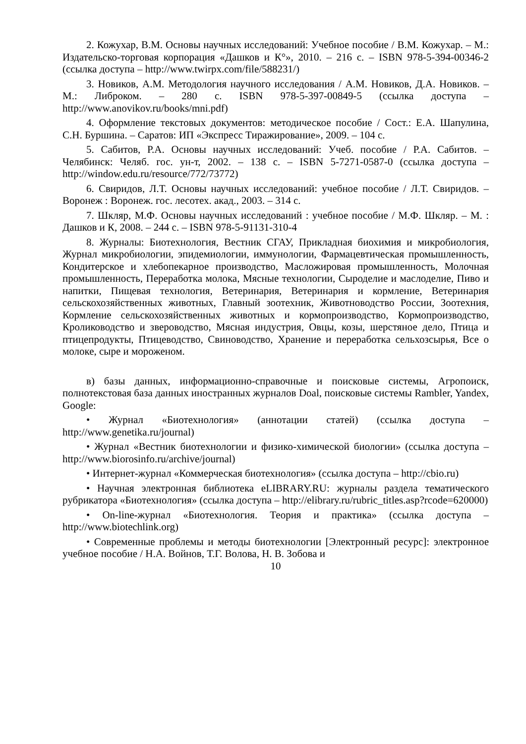2. Кожухар, В.М. Основы научных исследований: Учебное пособие / В.М. Кожухар. – М.: Издательско-торговая корпорация «Дашков и К°», 2010. – 216 с. – ISBN 978-5-394-00346-2 (ссылка доступа – http://www.twirpx.com/file/588231/)
3. Новиков, А.М. Методология научного исследования / А.М. Новиков, Д.А. Новиков. – М.: Либроком. – 280 с. ISBN 978-5-397-00849-5 (ссылка доступа – http://www.anovikov.ru/books/mni.pdf)
4. Оформление текстовых документов: методическое пособие / Сост.: Е.А. Шапулина, С.Н. Буршина. – Саратов: ИП «Экспресс Тиражирование», 2009. – 104 с.
5. Сабитов, Р.А. Основы научных исследований: Учеб. пособие / Р.А. Сабитов. – Челябинск: Челяб. гос. ун-т, 2002. – 138 с. – ISBN 5-7271-0587-0 (ссылка доступа – http://window.edu.ru/resource/772/73772)
6. Свиридов, Л.Т. Основы научных исследований: учебное пособие / Л.Т. Свиридов. – Воронеж : Воронеж. гос. лесотех. акад., 2003. – 314 с.
7. Шкляр, М.Ф. Основы научных исследований : учебное пособие / М.Ф. Шкляр. – М. : Дашков и К, 2008. – 244 с. – ISBN 978-5-91131-310-4
8. Журналы: Биотехнология, Вестник СГАУ, Прикладная биохимия и микробиология, Журнал микробиологии, эпидемиологии, иммунологии, Фармацевтическая промышленность, Кондитерское и хлебопекарное производство, Масложировая промышленность, Молочная промышленность, Переработка молока, Мясные технологии, Сыроделие и маслоделие, Пиво и напитки, Пищевая технология, Ветеринария, Ветеринария и кормление, Ветеринария сельскохозяйственных животных, Главный зоотехник, Животноводство России, Зоотехния, Кормление сельскохозяйственных животных и кормопроизводство, Кормопроизводство, Кролиководство и звероводство, Мясная индустрия, Овцы, козы, шерстяное дело, Птица и птицепродукты, Птицеводство, Свиноводство, Хранение и переработка сельхозсырья, Все о молоке, сыре и мороженом.
в) базы данных, информационно-справочные и поисковые системы, Агропоиск, полнотекстовая база данных иностранных журналов Doal, поисковые системы Rambler, Yandex, Google:
• Журнал «Биотехнология» (аннотации статей) (ссылка доступа – http://www.genetika.ru/journal)
• Журнал «Вестник биотехнологии и физико-химической биологии» (ссылка доступа – http://www.biorosinfo.ru/archive/journal)
• Интернет-журнал «Коммерческая биотехнология» (ссылка доступа – http://cbio.ru)
• Научная электронная библиотека eLIBRARY.RU: журналы раздела тематического рубрикатора «Биотехнология» (ссылка доступа – http://elibrary.ru/rubric_titles.asp?rcode=620000)
• On-line-журнал «Биотехнология. Теория и практика» (ссылка доступа – http://www.biotechlink.org)
• Современные проблемы и методы биотехнологии [Электронный ресурс]: электронное учебное пособие / Н.А. Войнов, Т.Г. Волова, Н. В. Зобова и
10